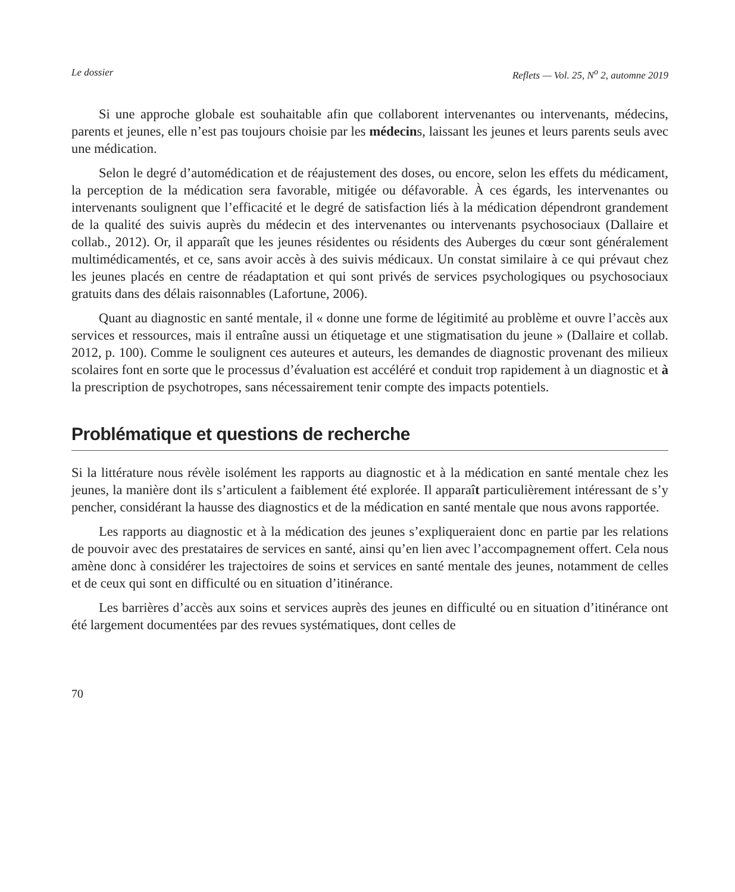Le dossier Reflets — Vol. 25, N<sup>o</sup> 2, automne 2019
Si une approche globale est souhaitable afin que collaborent intervenantes ou intervenants, médecins, parents et jeunes, elle n’est pas toujours choisie par les médecins, laissant les jeunes et leurs parents seuls avec une médication.
Selon le degré d’automédication et de réajustement des doses, ou encore, selon les effets du médicament, la perception de la médication sera favorable, mitigée ou défavorable. À ces égards, les intervenantes ou intervenants soulignent que l’efficacité et le degré de satisfaction liés à la médication dépendront grandement de la qualité des suivis auprès du médecin et des intervenantes ou intervenants psychosociaux (Dallaire et collab., 2012). Or, il apparaît que les jeunes résidentes ou résidents des Auberges du cœur sont généralement multimédicamentés, et ce, sans avoir accès à des suivis médicaux. Un constat similaire à ce qui prévaut chez les jeunes placés en centre de réadaptation et qui sont privés de services psychologiques ou psychosociaux gratuits dans des délais raisonnables (Lafortune, 2006).
Quant au diagnostic en santé mentale, il « donne une forme de légitimité au problème et ouvre l’accès aux services et ressources, mais il entraîne aussi un étiquetage et une stigmatisation du jeune » (Dallaire et collab. 2012, p. 100). Comme le soulignent ces auteures et auteurs, les demandes de diagnostic provenant des milieux scolaires font en sorte que le processus d’évaluation est accéléré et conduit trop rapidement à un diagnostic et à la prescription de psychotropes, sans nécessairement tenir compte des impacts potentiels.
Problématique et questions de recherche
Si la littérature nous révèle isolément les rapports au diagnostic et à la médication en santé mentale chez les jeunes, la manière dont ils s’articulent a faiblement été explorée. Il apparaît particulièrement intéressant de s’y pencher, considérant la hausse des diagnostics et de la médication en santé mentale que nous avons rapportée.
Les rapports au diagnostic et à la médication des jeunes s’expliqueraient donc en partie par les relations de pouvoir avec des prestataires de services en santé, ainsi qu’en lien avec l’accompagnement offert. Cela nous amène donc à considérer les trajectoires de soins et services en santé mentale des jeunes, notamment de celles et de ceux qui sont en difficulté ou en situation d’itinérance.
Les barrières d’accès aux soins et services auprès des jeunes en difficulté ou en situation d’itinérance ont été largement documentées par des revues systématiques, dont celles de
70